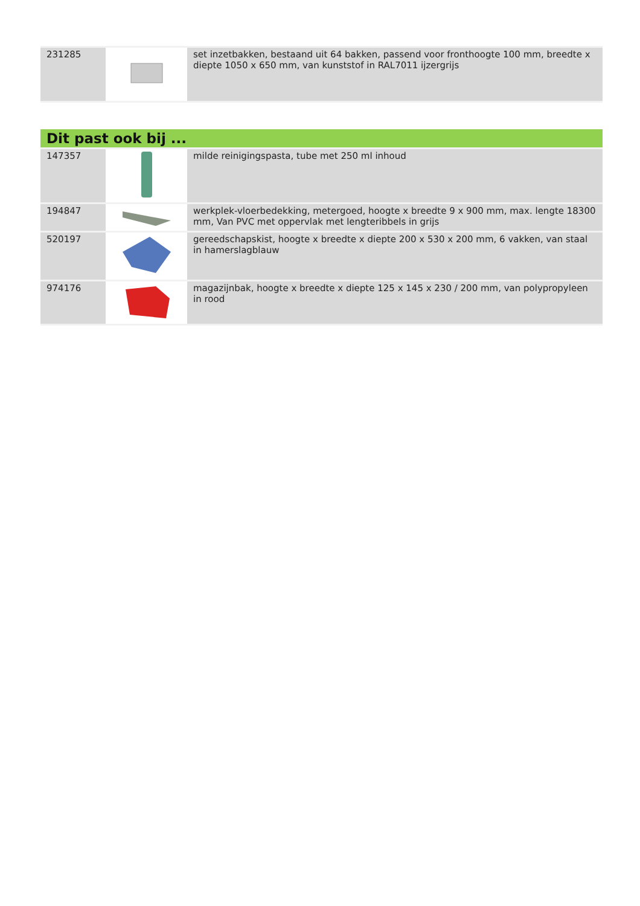| 231285 | | set inzetbakken, bestaand uit 64 bakken, passend voor fronthoogte 100 mm, breedte x diepte 1050 x 650 mm, van kunststof in RAL7011 ijzergrijs |
Dit past ook bij ...
| 147357 | | milde reinigingspasta, tube met 250 ml inhoud |
| 194847 | | werkplek-vloerbedekking, metergoed, hoogte x breedte 9 x 900 mm, max. lengte 18300 mm, Van PVC met oppervlak met lengteribbels in grijs |
| 520197 | | gereedschapskist, hoogte x breedte x diepte 200 x 530 x 200 mm, 6 vakken, van staal in hamerslagblauw |
| 974176 | | magazijnbak, hoogte x breedte x diepte 125 x 145 x 230 / 200 mm, van polypropyleen in rood |